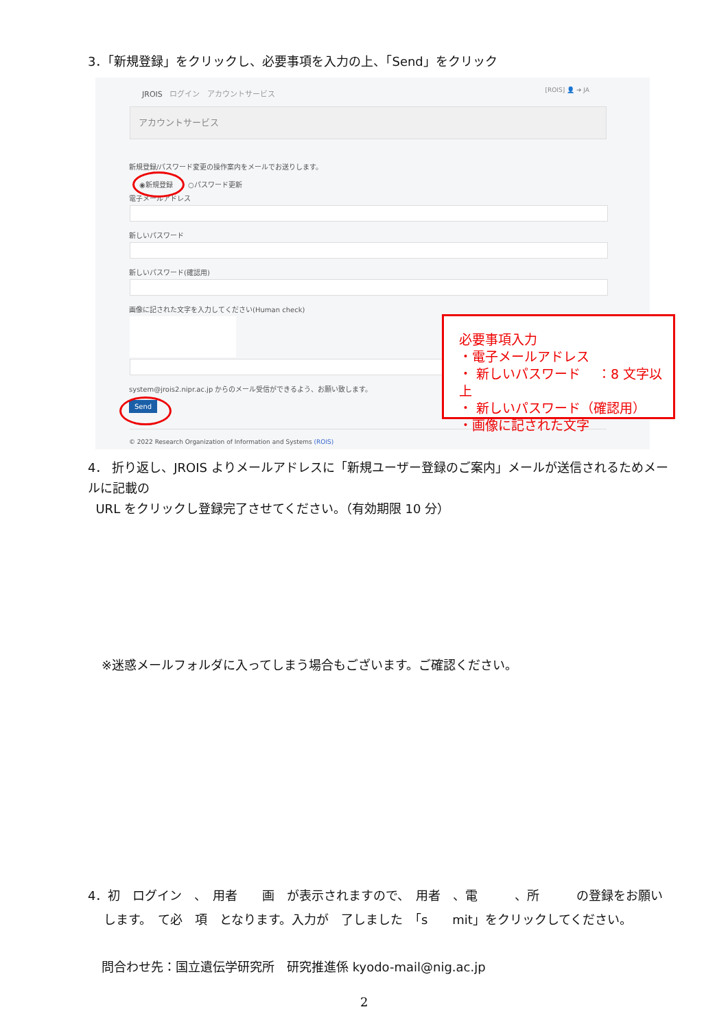3．「新規登録」をクリックし、必要事項を入力の上、「Send」をクリック
JROIS ログイン　アカウントサービス
[ROIS] 👤 ➜ JA
アカウントサービス
新規登録/パスワード変更の操作案内をメールでお送りします。
◉新規登録 ○パスワード更新
電子メールアドレス
新しいパスワード
新しいパスワード(確認用)
画像に記された文字を入力してください(Human check)
system@jrois2.nipr.ac.jp からのメール受信ができるよう、お願い致します。
Send
© 2022 Research Organization of Information and Systems (ROIS)
必要事項入力
・電子メールアドレス
・ 新しいパスワード　 ：8 文字以上
・ 新しいパスワード（確認用）
・画像に記された文字
4． 折り返し、JROIS よりメールアドレスに「新規ユーザー登録のご案内」メールが送信されるためメールに記載の
URL をクリックし登録完了させてください。（有効期限 10 分）
※迷惑メールフォルダに入ってしまう場合もございます。ご確認ください。
4．初　ログイン　、　用者　　画　が表示されますので、　用者　、電　　　、所　　　の登録をお願い
します。　て必　項　となります。入力が　了しました　「s　　mit」をクリックしてください。
問合わせ先：国立遺伝学研究所　研究推進係 kyodo-mail@nig.ac.jp
2